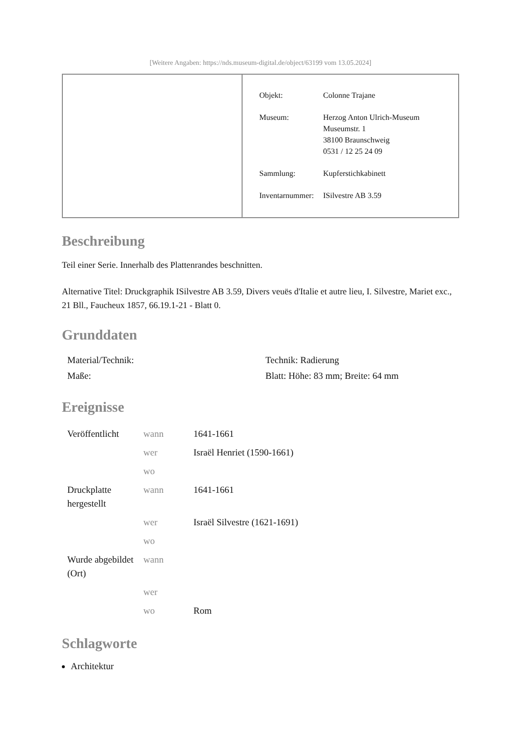[Weitere Angaben: https://nds.museum-digital.de/object/63199 vom 13.05.2024]
| Objekt: | Colonne Trajane |
| Museum: | Herzog Anton Ulrich-Museum Museumstr. 1 38100 Braunschweig 0531 / 12 25 24 09 |
| Sammlung: | Kupferstichkabinett |
| Inventarnummer: | ISilvestre AB 3.59 |
Beschreibung
Teil einer Serie. Innerhalb des Plattenrandes beschnitten.
Alternative Titel: Druckgraphik ISilvestre AB 3.59, Divers veuës d'Italie et autre lieu, I. Silvestre, Mariet exc., 21 Bll., Faucheux 1857, 66.19.1-21 - Blatt 0.
Grunddaten
| Material/Technik: | Technik: Radierung |
| Maße: | Blatt: Höhe: 83 mm; Breite: 64 mm |
Ereignisse
| Veröffentlicht | wann | 1641-1661 |
| | wer | Israël Henriet (1590-1661) |
| | wo | |
| Druckplatte hergestellt | wann | 1641-1661 |
| | wer | Israël Silvestre (1621-1691) |
| | wo | |
| Wurde abgebildet (Ort) | wann | |
| | wer | |
| | wo | Rom |
Schlagworte
Architektur